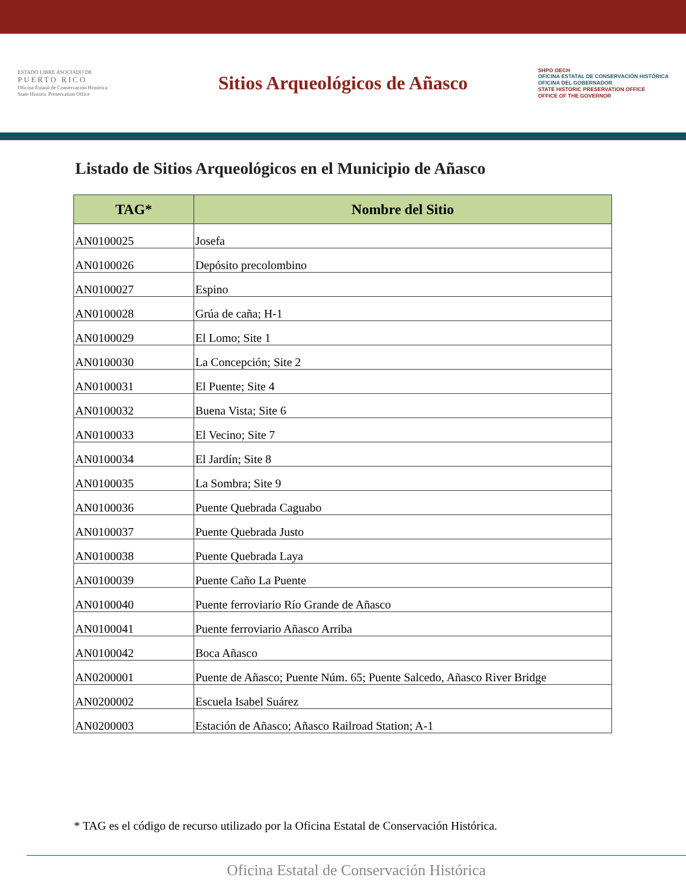ESTADO LIBRE ASOCIADO DE
PUERTO RICO
Oficina Estatal de Conservación Histórica
State Historic Preservation Office
Sitios Arqueológicos de Añasco
SHPO OECH
OFICINA ESTATAL DE CONSERVACIÓN HISTÓRICA
OFICINA DEL GOBERNADOR
STATE HISTORIC PRESERVATION OFFICE
OFFICE OF THE GOVERNOR
Listado de Sitios Arqueológicos en el Municipio de Añasco
| TAG* | Nombre del Sitio |
| --- | --- |
| AN0100025 | Josefa |
| AN0100026 | Depósito precolombino |
| AN0100027 | Espino |
| AN0100028 | Grúa de caña; H-1 |
| AN0100029 | El Lomo; Site 1 |
| AN0100030 | La Concepción; Site 2 |
| AN0100031 | El Puente; Site 4 |
| AN0100032 | Buena Vista; Site 6 |
| AN0100033 | El Vecino; Site 7 |
| AN0100034 | El Jardín; Site 8 |
| AN0100035 | La Sombra; Site 9 |
| AN0100036 | Puente Quebrada Caguabo |
| AN0100037 | Puente Quebrada Justo |
| AN0100038 | Puente Quebrada Laya |
| AN0100039 | Puente Caño La Puente |
| AN0100040 | Puente ferroviario Río Grande de Añasco |
| AN0100041 | Puente ferroviario Añasco Arriba |
| AN0100042 | Boca Añasco |
| AN0200001 | Puente de Añasco; Puente Núm. 65; Puente Salcedo, Añasco River Bridge |
| AN0200002 | Escuela Isabel Suárez |
| AN0200003 | Estación de Añasco; Añasco Railroad Station; A-1 |
* TAG es el código de recurso utilizado por la Oficina Estatal de Conservación Histórica.
Oficina Estatal de Conservación Histórica